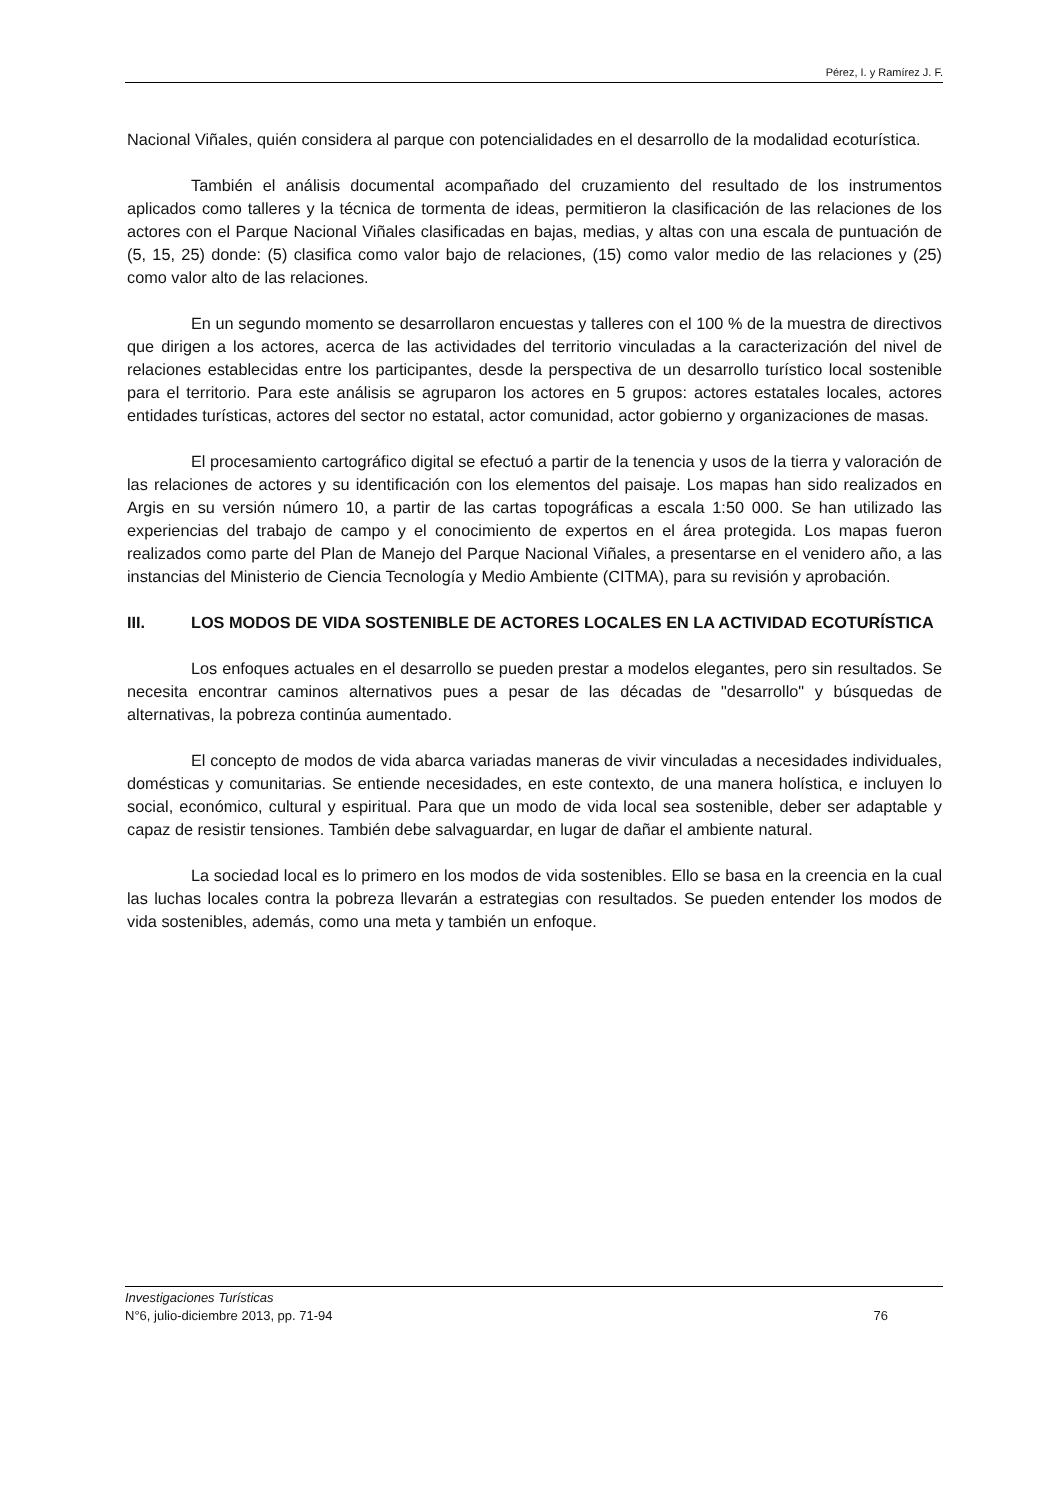Pérez, I. y Ramírez J. F.
Nacional Viñales, quién considera al parque con potencialidades en el desarrollo de la modalidad ecoturística.
También el análisis documental acompañado del cruzamiento del resultado de los instrumentos aplicados como talleres y la técnica de tormenta de ideas, permitieron la clasificación de las relaciones de los actores con el Parque Nacional Viñales clasificadas en bajas, medias, y altas con una escala de puntuación de (5, 15, 25) donde: (5) clasifica como valor bajo de relaciones, (15) como valor medio de las relaciones y (25) como valor alto de las relaciones.
En un segundo momento se desarrollaron encuestas y talleres con el 100 % de la muestra de directivos que dirigen a los actores, acerca de las actividades del territorio vinculadas a la caracterización del nivel de relaciones establecidas entre los participantes, desde la perspectiva de un desarrollo turístico local sostenible para el territorio. Para este análisis se agruparon los actores en 5 grupos: actores estatales locales, actores entidades turísticas, actores del sector no estatal, actor comunidad, actor gobierno y organizaciones de masas.
El procesamiento cartográfico digital se efectuó a partir de la tenencia y usos de la tierra y valoración de las relaciones de actores y su identificación con los elementos del paisaje. Los mapas han sido realizados en Argis en su versión número 10, a partir de las cartas topográficas a escala 1:50 000. Se han utilizado las experiencias del trabajo de campo y el conocimiento de expertos en el área protegida. Los mapas fueron realizados como parte del Plan de Manejo del Parque Nacional Viñales, a presentarse en el venidero año, a las instancias del Ministerio de Ciencia Tecnología y Medio Ambiente (CITMA), para su revisión y aprobación.
III. LOS MODOS DE VIDA SOSTENIBLE DE ACTORES LOCALES EN LA ACTIVIDAD ECOTURÍSTICA
Los enfoques actuales en el desarrollo se pueden prestar a modelos elegantes, pero sin resultados. Se necesita encontrar caminos alternativos pues a pesar de las décadas de "desarrollo" y búsquedas de alternativas, la pobreza continúa aumentado.
El concepto de modos de vida abarca variadas maneras de vivir vinculadas a necesidades individuales, domésticas y comunitarias. Se entiende necesidades, en este contexto, de una manera holística, e incluyen lo social, económico, cultural y espiritual. Para que un modo de vida local sea sostenible, deber ser adaptable y capaz de resistir tensiones. También debe salvaguardar, en lugar de dañar el ambiente natural.
La sociedad local es lo primero en los modos de vida sostenibles. Ello se basa en la creencia en la cual las luchas locales contra la pobreza llevarán a estrategias con resultados. Se pueden entender los modos de vida sostenibles, además, como una meta y también un enfoque.
Investigaciones Turísticas
N°6, julio-diciembre 2013, pp. 71-94 76